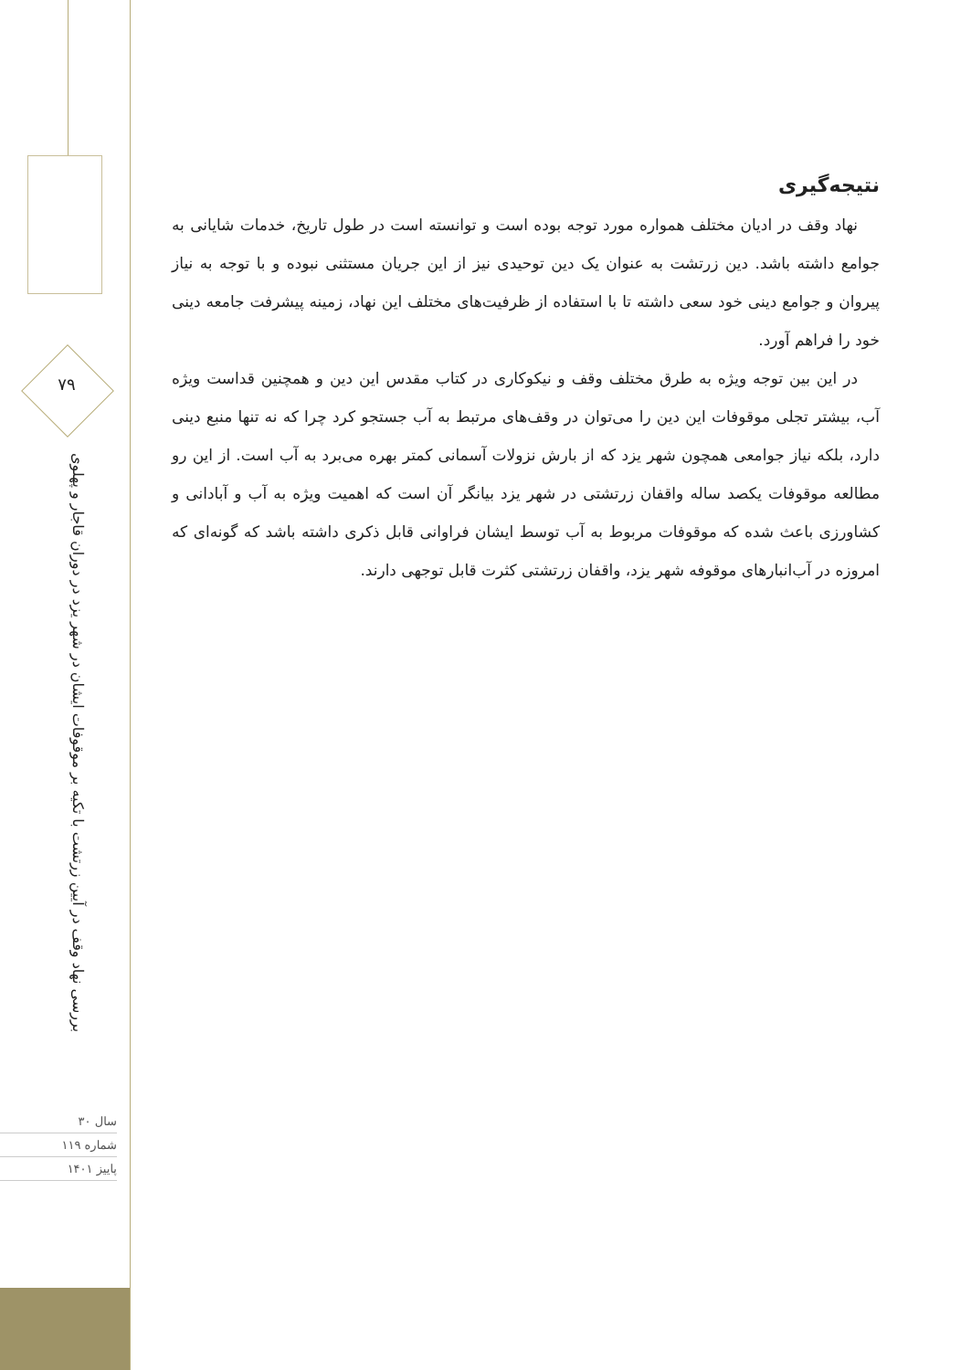۷۹
بررسی نهاد وقف در آیین زرتشت با تکیه بر موقوفات ایشان در شهر یزد در دوران قاجار و پهلوی
سال ۳۰
شماره ۱۱۹
پاییز ۱۴۰۱
نتیجه‌گیری
نهاد وقف در ادیان مختلف همواره مورد توجه بوده است و توانسته است در طول تاریخ، خدمات شایانی به جوامع داشته باشد. دین زرتشت به عنوان یک دین توحیدی نیز از این جریان مستثنی نبوده و با توجه به نیاز پیروان و جوامع دینی خود سعی داشته تا با استفاده از ظرفیت‌های مختلف این نهاد، زمینه پیشرفت جامعه دینی خود را فراهم آورد.
در این بین توجه ویژه به طرق مختلف وقف و نیکوکاری در کتاب مقدس این دین و همچنین قداست ویژه آب، بیشتر تجلی موقوفات این دین را می‌توان در وقف‌های مرتبط به آب جستجو کرد چرا که نه تنها منبع دینی دارد، بلکه نیاز جوامعی همچون شهر یزد که از بارش نزولات آسمانی کمتر بهره می‌برد به آب است. از این رو مطالعه موقوفات یکصد ساله واقفان زرتشتی در شهر یزد بیانگر آن است که اهمیت ویژه به آب و آبادانی و کشاورزی باعث شده که موقوفات مربوط به آب توسط ایشان فراوانی قابل ذکری داشته باشد که گونه‌ای که امروزه در آب‌انبارهای موقوفه شهر یزد، واقفان زرتشتی کثرت قابل توجهی دارند.